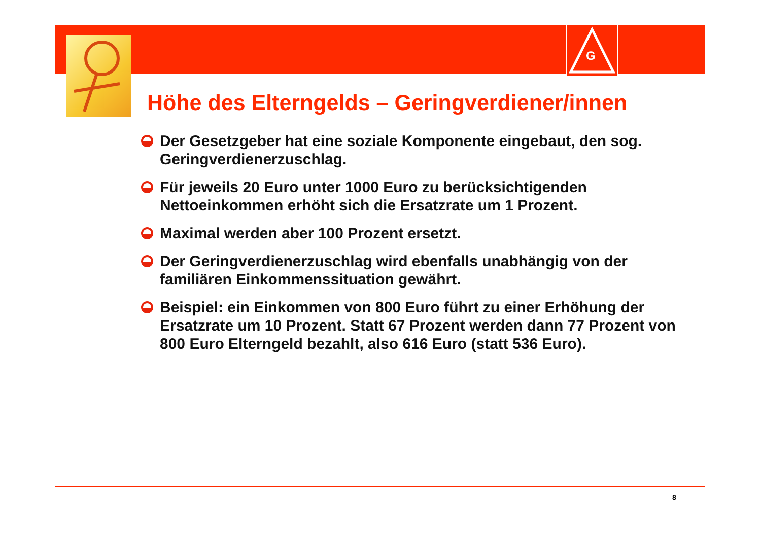G
Höhe des Elterngelds – Geringverdiener/innen
Der Gesetzgeber hat eine soziale Komponente eingebaut, den sog. Geringverdienerzuschlag.
Für jeweils 20 Euro unter 1000 Euro zu berücksichtigenden Nettoeinkommen erhöht sich die Ersatzrate um 1 Prozent.
Maximal werden aber 100 Prozent ersetzt.
Der Geringverdienerzuschlag wird ebenfalls unabhängig von der familiären Einkommenssituation gewährt.
Beispiel: ein Einkommen von 800 Euro führt zu einer Erhöhung der Ersatzrate um 10 Prozent. Statt 67 Prozent werden dann 77 Prozent von 800 Euro Elterngeld bezahlt, also 616 Euro (statt 536 Euro).
8